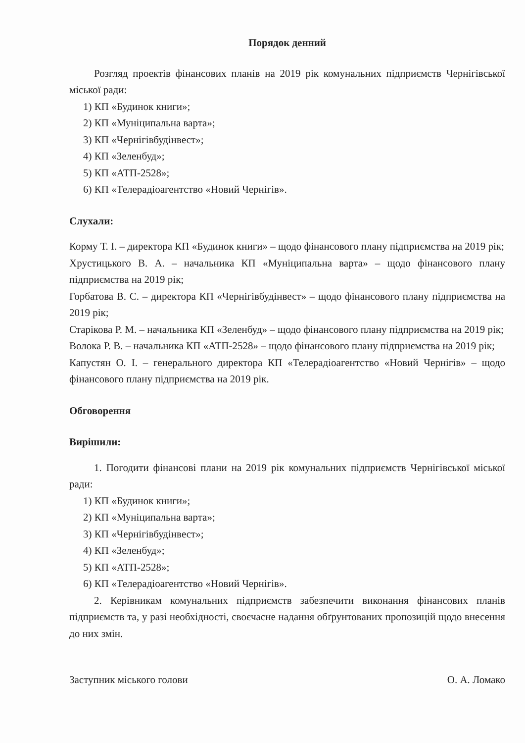Порядок денний
Розгляд проектів фінансових планів на 2019 рік комунальних підприємств Чернігівської міської ради:
1) КП «Будинок книги»;
2) КП «Муніципальна варта»;
3) КП «Чернігівбудінвест»;
4) КП «Зеленбуд»;
5) КП «АТП-2528»;
6) КП «Телерадіоагентство «Новий Чернігів».
Слухали:
Корму Т. І. – директора КП «Будинок книги» – щодо фінансового плану підприємства на 2019 рік;
Хрустицького В. А. – начальника КП «Муніципальна варта» – щодо фінансового плану підприємства на 2019 рік;
Горбатова В. С. – директора КП «Чернігівбудінвест» – щодо фінансового плану підприємства на 2019 рік;
Старікова Р. М. – начальника КП «Зеленбуд» – щодо фінансового плану підприємства на 2019 рік;
Волока Р. В. – начальника КП «АТП-2528» – щодо фінансового плану підприємства на 2019 рік;
Капустян О. І. – генерального директора КП «Телерадіоагентство «Новий Чернігів» – щодо фінансового плану підприємства на 2019 рік.
Обговорення
Вирішили:
1. Погодити фінансові плани на 2019 рік комунальних підприємств Чернігівської міської ради:
1) КП «Будинок книги»;
2) КП «Муніципальна варта»;
3) КП «Чернігівбудінвест»;
4) КП «Зеленбуд»;
5) КП «АТП-2528»;
6) КП «Телерадіоагентство «Новий Чернігів».
2. Керівникам комунальних підприємств забезпечити виконання фінансових планів підприємств та, у разі необхідності, своєчасне надання обґрунтованих пропозицій щодо внесення до них змін.
Заступник міського голови О. А. Ломако